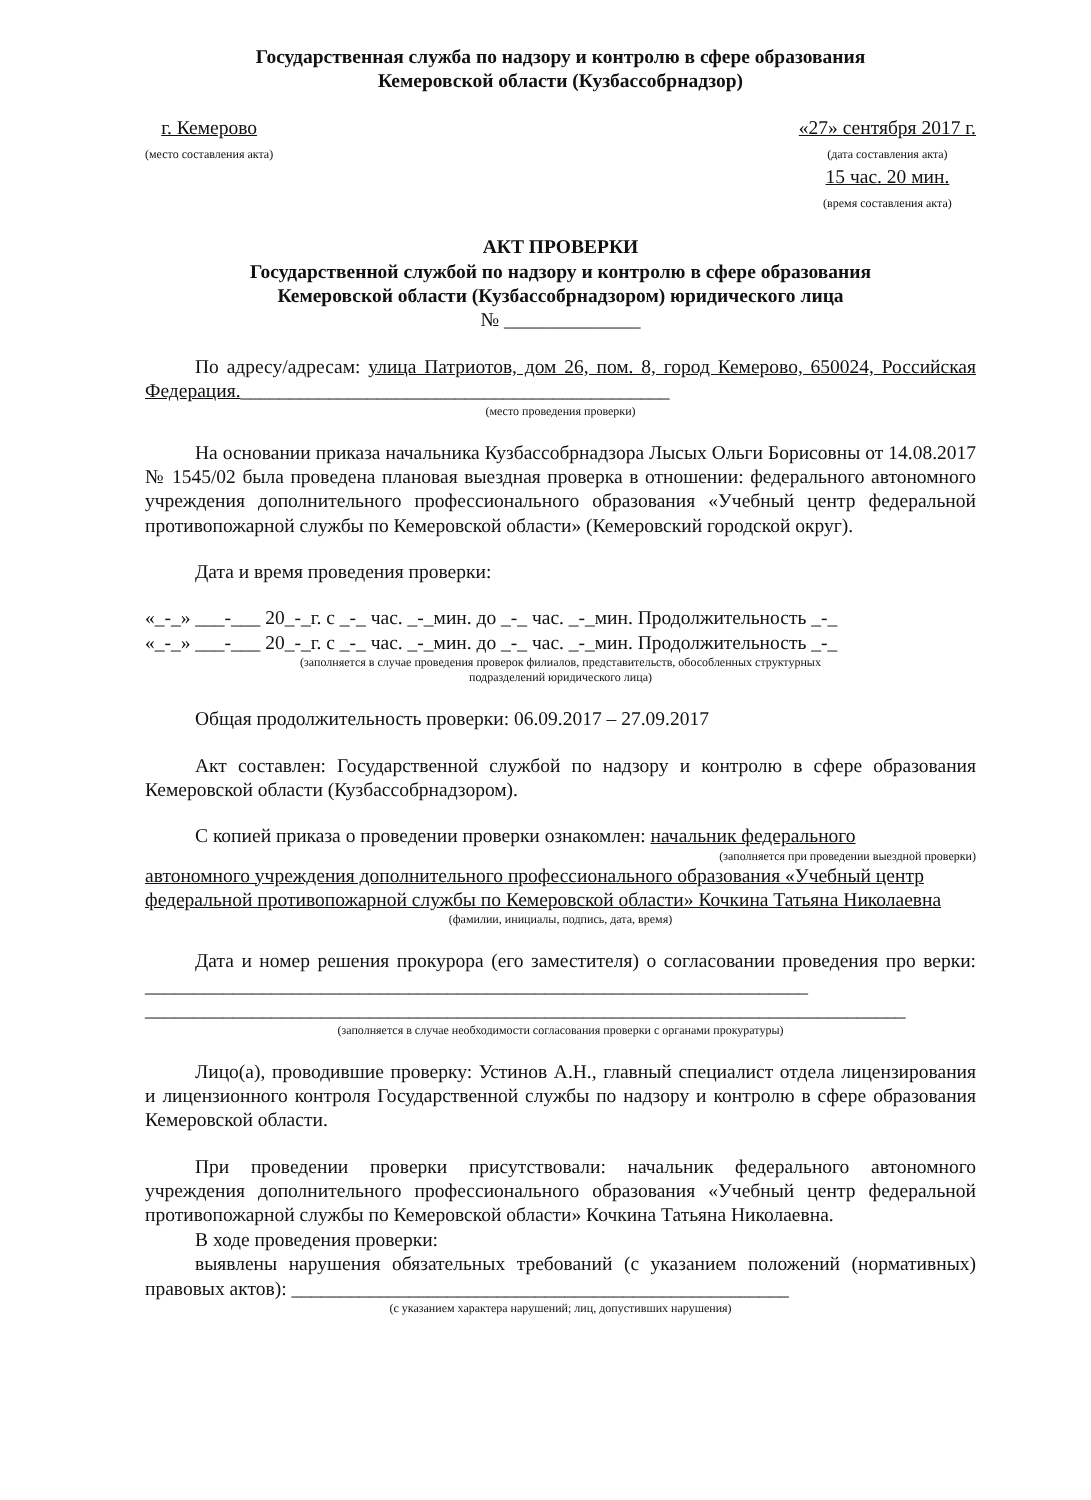Государственная служба по надзору и контролю в сфере образования
Кемеровской области (Кузбассобрнадзор)
г. Кемерово
(место составления акта)
«27» сентября 2017 г.
(дата составления акта)
15 час. 20 мин.
(время составления акта)
АКТ ПРОВЕРКИ
Государственной службой по надзору и контролю в сфере образования
Кемеровской области (Кузбассобрнадзором) юридического лица
№ ______________
По адресу/адресам: улица Патриотов, дом 26, пом. 8, город Кемерово, 650024, Российская Федерация.____________________________________________
(место проведения проверки)
На основании приказа начальника Кузбассобрнадзора Лысых Ольги Борисовны от 14.08.2017 № 1545/02 была проведена плановая выездная проверка в отношении: федерального автономного учреждения дополнительного профессионального образования «Учебный центр федеральной противопожарной службы по Кемеровской области» (Кемеровский городской округ).
Дата и время проведения проверки:
«_-_» ___-___ 20_-_г. с _-_ час. _-_мин. до _-_ час. _-_мин. Продолжительность _-_
«_-_» ___-___ 20_-_г. с _-_ час. _-_мин. до _-_ час. _-_мин. Продолжительность _-_
(заполняется в случае проведения проверок филиалов, представительств, обособленных структурных
подразделений юридического лица)
Общая продолжительность проверки: 06.09.2017 – 27.09.2017
Акт составлен: Государственной службой по надзору и контролю в сфере образования Кемеровской области (Кузбассобрнадзором).
С копией приказа о проведении проверки ознакомлен: начальник федерального
(заполняется при проведении выездной проверки)
автономного учреждения дополнительного профессионального образования «Учебный центр федеральной противопожарной службы по Кемеровской области» Кочкина Татьяна Николаевна
(фамилии, инициалы, подпись, дата, время)
Дата и номер решения прокурора (его заместителя) о согласовании проведения про верки: ____________________________________________________________________
______________________________________________________________________________
(заполняется в случае необходимости согласования проверки с органами прокуратуры)
Лицо(а), проводившие проверку: Устинов А.Н., главный специалист отдела лицензирования и лицензионного контроля Государственной службы по надзору и контролю в сфере образования Кемеровской области.
При проведении проверки присутствовали: начальник федерального автономного учреждения дополнительного профессионального образования «Учебный центр федеральной противопожарной службы по Кемеровской области» Кочкина Татьяна Николаевна.
В ходе проведения проверки:
выявлены нарушения обязательных требований (с указанием положений (нормативных) правовых актов): ___________________________________________________
(с указанием характера нарушений; лиц, допустивших нарушения)